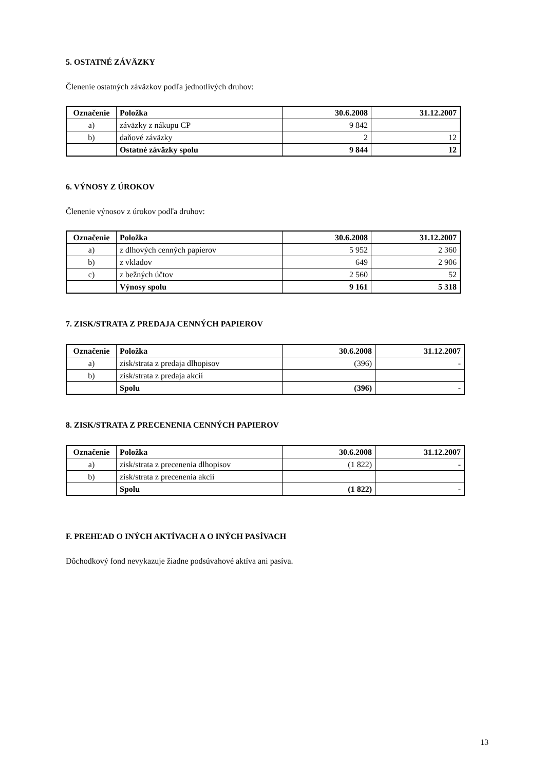5. OSTATNÉ ZÁVÄZKY
Členenie ostatných záväzkov podľa jednotlivých druhov:
| Označenie | Položka | 30.6.2008 | 31.12.2007 |
| --- | --- | --- | --- |
| a) | záväzky z nákupu CP | 9 842 | |
| b) | daňové záväzky | 2 | 12 |
| | Ostatné záväzky spolu | 9 844 | 12 |
6. VÝNOSY Z ÚROKOV
Členenie výnosov z úrokov podľa druhov:
| Označenie | Položka | 30.6.2008 | 31.12.2007 |
| --- | --- | --- | --- |
| a) | z dlhových cenných papierov | 5 952 | 2 360 |
| b) | z vkladov | 649 | 2 906 |
| c) | z bežných účtov | 2 560 | 52 |
| | Výnosy spolu | 9 161 | 5 318 |
7. ZISK/STRATA Z PREDAJA CENNÝCH PAPIEROV
| Označenie | Položka | 30.6.2008 | 31.12.2007 |
| --- | --- | --- | --- |
| a) | zisk/strata z predaja dlhopisov | (396) | - |
| b) | zisk/strata z predaja akcií | | |
| | Spolu | (396) | - |
8. ZISK/STRATA Z PRECENENIA CENNÝCH PAPIEROV
| Označenie | Položka | 30.6.2008 | 31.12.2007 |
| --- | --- | --- | --- |
| a) | zisk/strata z precenenia dlhopisov | (1 822) | - |
| b) | zisk/strata z precenenia akcií | | |
| | Spolu | (1 822) | - |
F. PREHĽAD O INÝCH AKTÍVACH A O INÝCH PASÍVACH
Dôchodkový fond nevykazuje žiadne podsúvahové aktíva ani pasíva.
13